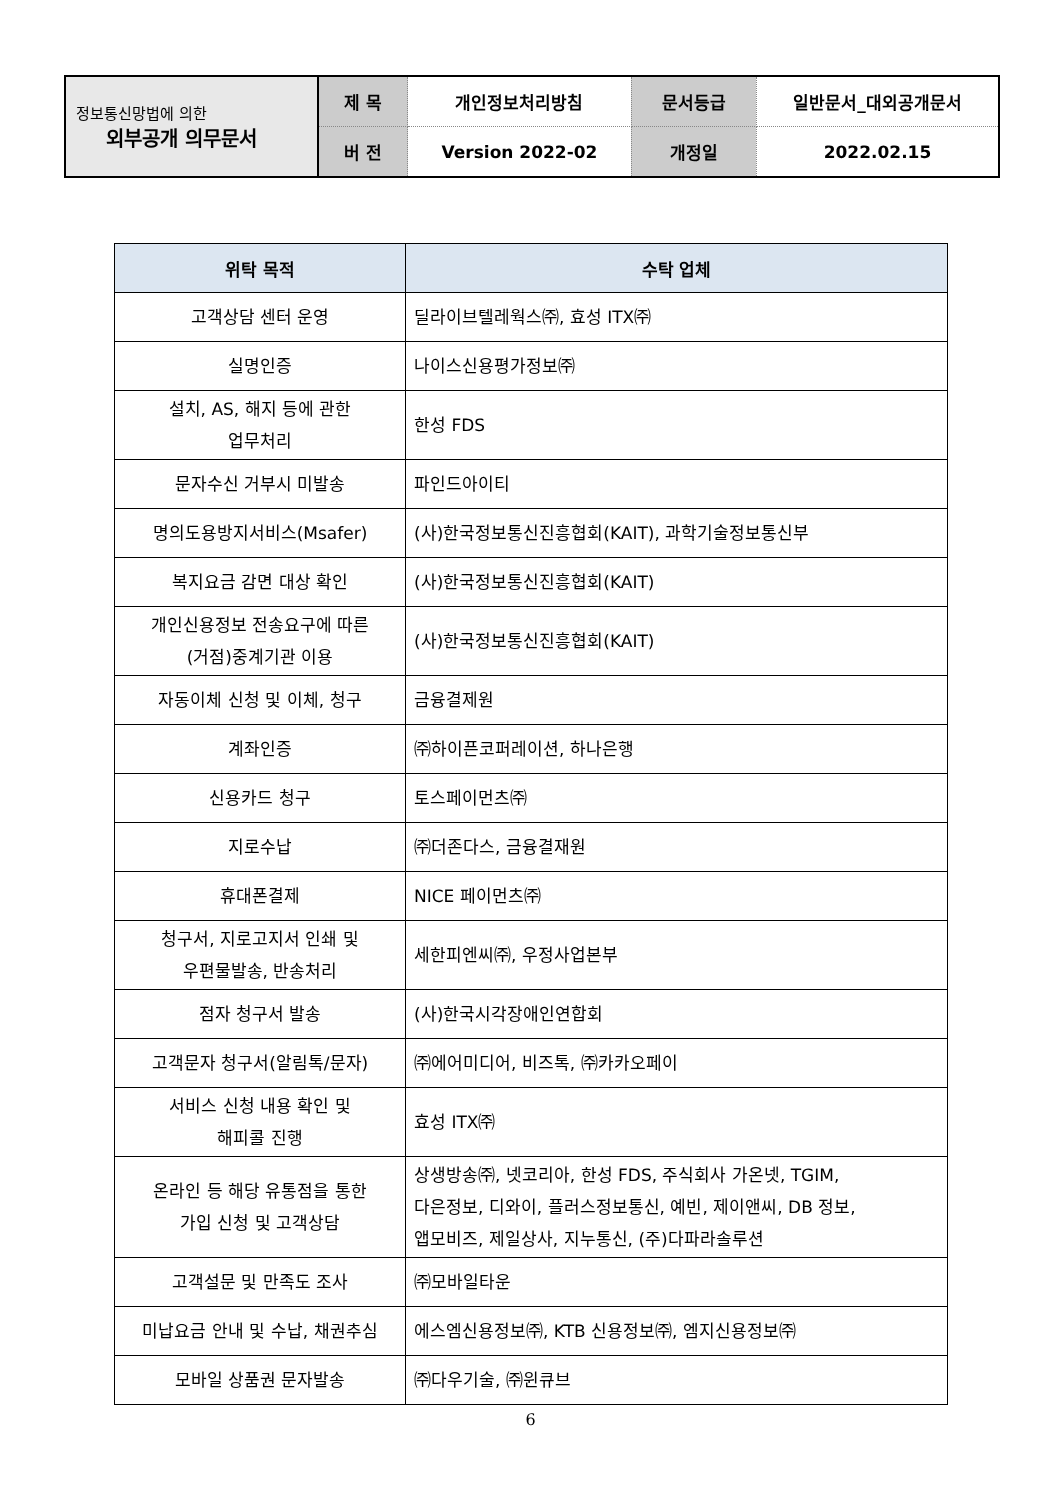| 정보통신망법에 의한 외부공개 의무문서 | 제 목 | 개인정보처리방침 | 문서등급 | 일반문서_대외공개문서 |
| | 버 전 | Version 2022-02 | 개정일 | 2022.02.15 |
| 위탁 목적 | 수탁 업체 |
| --- | --- |
| 고객상담 센터 운영 | 딜라이브텔레웍스㈜, 효성 ITX㈜ |
| 실명인증 | 나이스신용평가정보㈜ |
| 설치, AS, 해지 등에 관한 업무처리 | 한성 FDS |
| 문자수신 거부시 미발송 | 파인드아이티 |
| 명의도용방지서비스(Msafer) | (사)한국정보통신진흥협회(KAIT), 과학기술정보통신부 |
| 복지요금 감면 대상 확인 | (사)한국정보통신진흥협회(KAIT) |
| 개인신용정보 전송요구에 따른 (거점)중계기관 이용 | (사)한국정보통신진흥협회(KAIT) |
| 자동이체 신청 및 이체, 청구 | 금융결제원 |
| 계좌인증 | ㈜하이픈코퍼레이션, 하나은행 |
| 신용카드 청구 | 토스페이먼츠㈜ |
| 지로수납 | ㈜더존다스, 금융결재원 |
| 휴대폰결제 | NICE 페이먼츠㈜ |
| 청구서, 지로고지서 인쇄 및 우편물발송, 반송처리 | 세한피엔씨㈜, 우정사업본부 |
| 점자 청구서 발송 | (사)한국시각장애인연합회 |
| 고객문자 청구서(알림톡/문자) | ㈜에어미디어, 비즈톡, ㈜카카오페이 |
| 서비스 신청 내용 확인 및 해피콜 진행 | 효성 ITX㈜ |
| 온라인 등 해당 유통점을 통한 가입 신청 및 고객상담 | 상생방송㈜, 넷코리아, 한성 FDS, 주식회사 가온넷, TGIM, 다은정보, 디와이, 플러스정보통신, 예빈, 제이앤씨, DB 정보, 앱모비즈, 제일상사, 지누통신, (주)다파라솔루션 |
| 고객설문 및 만족도 조사 | ㈜모바일타운 |
| 미납요금 안내 및 수납, 채권추심 | 에스엠신용정보㈜, KTB 신용정보㈜, 엠지신용정보㈜ |
| 모바일 상품권 문자발송 | ㈜다우기술, ㈜윈큐브 |
6